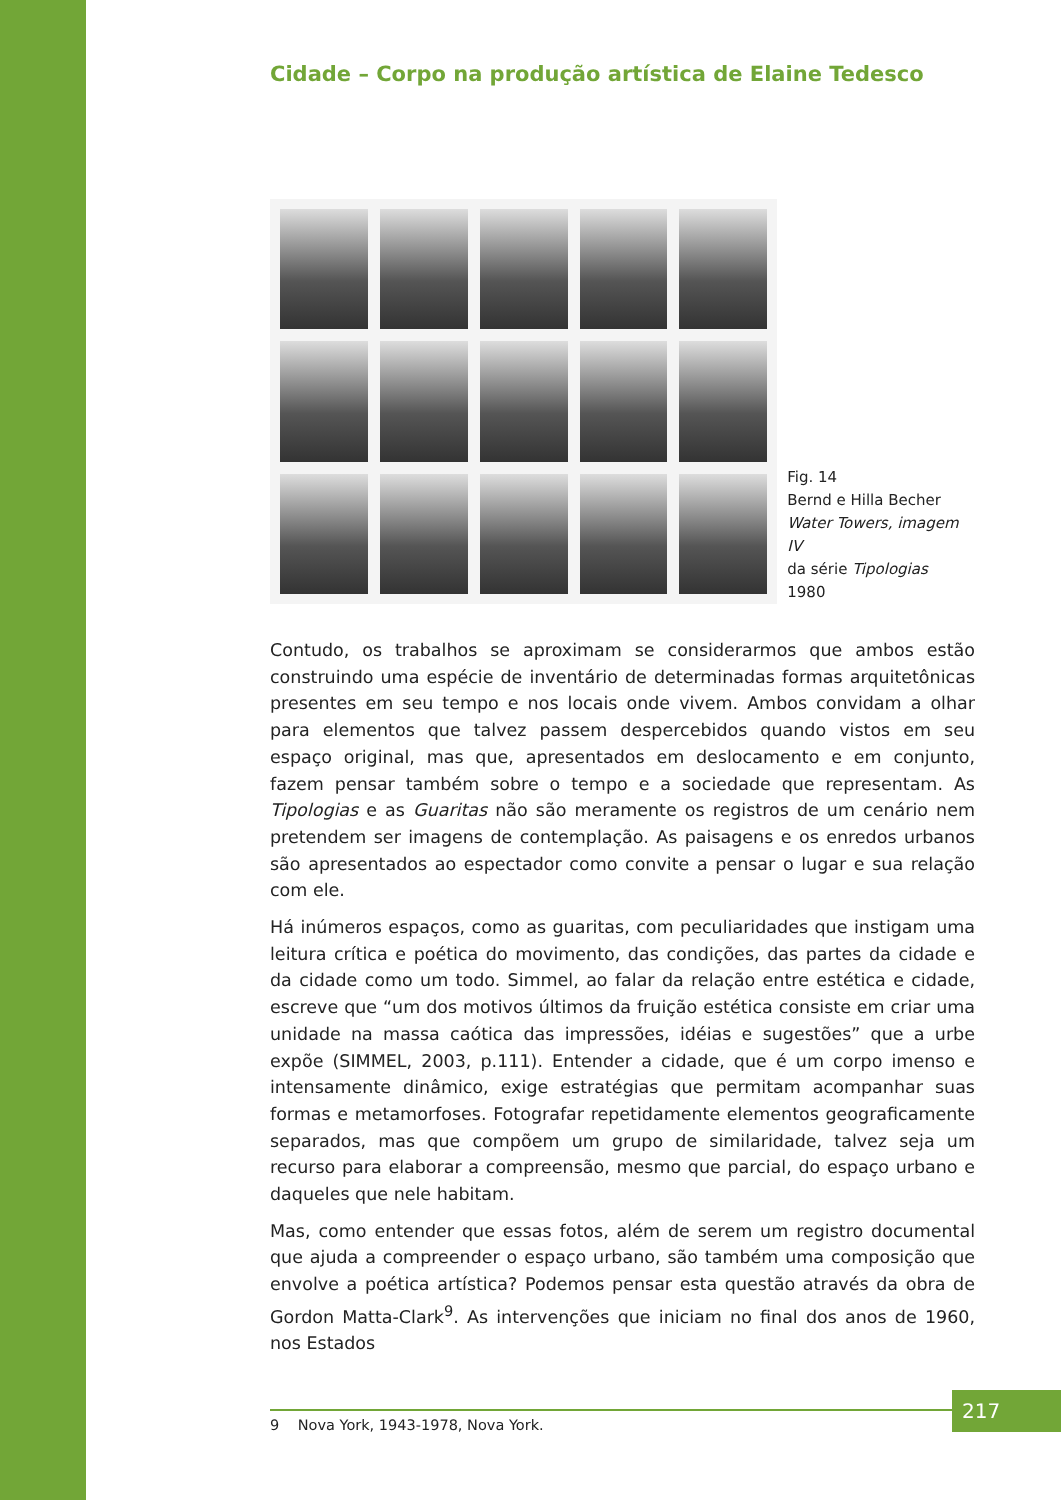Cidade – Corpo na produção artística de Elaine Tedesco
Fig. 14
Bernd e Hilla Becher
Water Towers, imagem IV
da série Tipologias
1980
Contudo, os trabalhos se aproximam se considerarmos que ambos estão construindo uma espécie de inventário de determinadas formas arquitetônicas presentes em seu tempo e nos locais onde vivem. Ambos convidam a olhar para elementos que talvez passem despercebidos quando vistos em seu espaço original, mas que, apresentados em deslocamento e em conjunto, fazem pensar também sobre o tempo e a sociedade que representam. As Tipologias e as Guaritas não são meramente os registros de um cenário nem pretendem ser imagens de contemplação. As paisagens e os enredos urbanos são apresentados ao espectador como convite a pensar o lugar e sua relação com ele.
Há inúmeros espaços, como as guaritas, com peculiaridades que instigam uma leitura crítica e poética do movimento, das condições, das partes da cidade e da cidade como um todo. Simmel, ao falar da relação entre estética e cidade, escreve que “um dos motivos últimos da fruição estética consiste em criar uma unidade na massa caótica das impressões, idéias e sugestões” que a urbe expõe (SIMMEL, 2003, p.111). Entender a cidade, que é um corpo imenso e intensamente dinâmico, exige estratégias que permitam acompanhar suas formas e metamorfoses. Fotografar repetidamente elementos geograficamente separados, mas que compõem um grupo de similaridade, talvez seja um recurso para elaborar a compreensão, mesmo que parcial, do espaço urbano e daqueles que nele habitam.
Mas, como entender que essas fotos, além de serem um registro documental que ajuda a compreender o espaço urbano, são também uma composição que envolve a poética artística? Podemos pensar esta questão através da obra de Gordon Matta-Clark<sup>9</sup>. As intervenções que iniciam no final dos anos de 1960, nos Estados
9 Nova York, 1943-1978, Nova York.
217